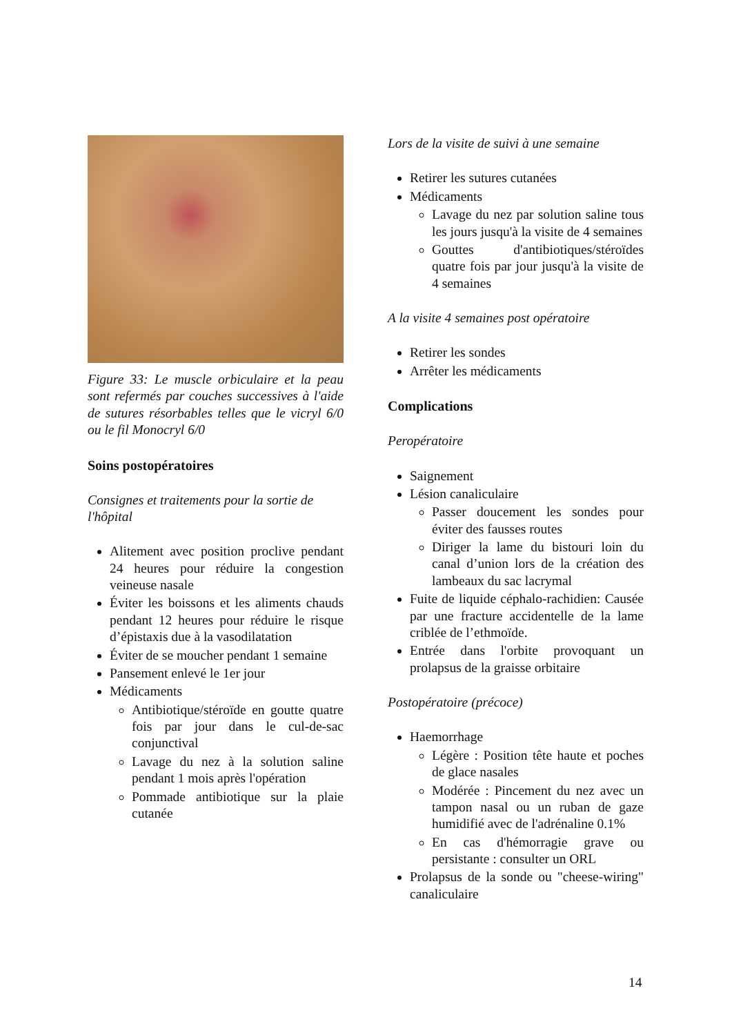Figure 33: Le muscle orbiculaire et la peau sont refermés par couches successives à l'aide de sutures résorbables telles que le vicryl 6/0 ou le fil Monocryl 6/0
Soins postopératoires
Consignes et traitements pour la sortie de l'hôpital
Alitement avec position proclive pendant 24 heures pour réduire la congestion veineuse nasale
Éviter les boissons et les aliments chauds pendant 12 heures pour réduire le risque d’épistaxis due à la vasodilatation
Éviter de se moucher pendant 1 semaine
Pansement enlevé le 1er jour
Médicaments
Antibiotique/stéroïde en goutte quatre fois par jour dans le cul-de-sac conjunctival
Lavage du nez à la solution saline pendant 1 mois après l'opération
Pommade antibiotique sur la plaie cutanée
Lors de la visite de suivi à une semaine
Retirer les sutures cutanées
Médicaments
Lavage du nez par solution saline tous les jours jusqu'à la visite de 4 semaines
Gouttes d'antibiotiques/stéroïdes quatre fois par jour jusqu'à la visite de 4 semaines
A la visite 4 semaines post opératoire
Retirer les sondes
Arrêter les médicaments
Complications
Peropératoire
Saignement
Lésion canaliculaire
Passer doucement les sondes pour éviter des fausses routes
Diriger la lame du bistouri loin du canal d’union lors de la création des lambeaux du sac lacrymal
Fuite de liquide céphalo-rachidien: Causée par une fracture accidentelle de la lame criblée de l’ethmoïde.
Entrée dans l'orbite provoquant un prolapsus de la graisse orbitaire
Postopératoire (précoce)
Haemorrhage
Légère : Position tête haute et poches de glace nasales
Modérée : Pincement du nez avec un tampon nasal ou un ruban de gaze humidifié avec de l'adrénaline 0.1%
En cas d'hémorragie grave ou persistante : consulter un ORL
Prolapsus de la sonde ou "cheese-wiring" canaliculaire
14